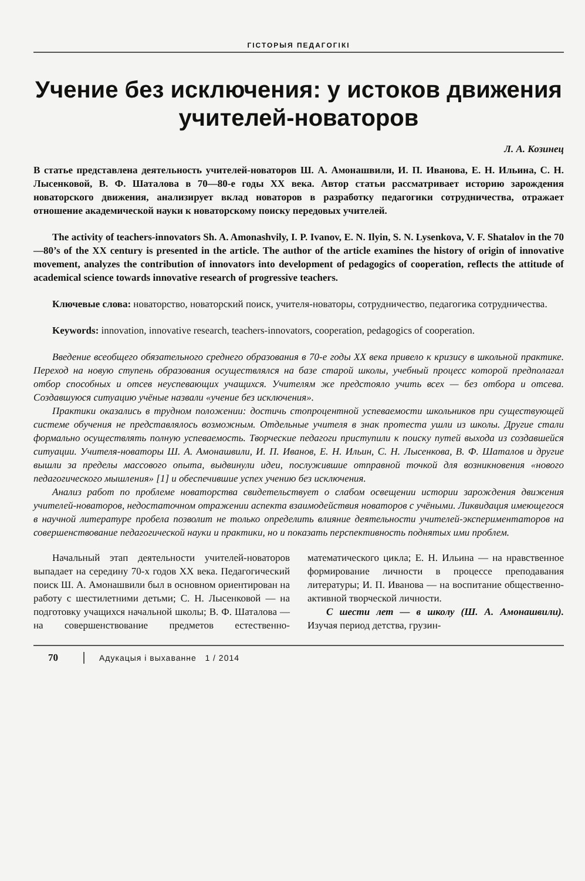ГІСТОРЫЯ ПЕДАГОГІКІ
Учение без исключения: у истоков движения учителей-новаторов
Л. А. Козинец
В статье представлена деятельность учителей-новаторов Ш. А. Амонашвили, И. П. Иванова, Е. Н. Ильина, С. Н. Лысенковой, В. Ф. Шаталова в 70—80-е годы XX века. Автор статьи рассматривает историю зарождения новаторского движения, анализирует вклад новаторов в разработку педагогики сотрудничества, отражает отношение академической науки к новаторскому поиску передовых учителей.
The activity of teachers-innovators Sh. A. Amonashvily, I. P. Ivanov, E. N. Ilyin, S. N. Lysenkova, V. F. Shatalov in the 70—80’s of the XX century is presented in the article. The author of the article examines the history of origin of innovative movement, analyzes the contribution of innovators into development of pedagogics of cooperation, reflects the attitude of academical science towards innovative research of progressive teachers.
Ключевые слова: новаторство, новаторский поиск, учителя-новаторы, сотрудничество, педагогика сотрудничества.
Keywords: innovation, innovative research, teachers-innovators, cooperation, pedagogics of cooperation.
Введение всеобщего обязательного среднего образования в 70-е годы XX века привело к кризису в школьной практике. Переход на новую ступень образования осуществлялся на базе старой школы, учебный процесс которой предполагал отбор способных и отсев неуспевающих учащихся. Учителям же предстояло учить всех — без отбора и отсева. Создавшуюся ситуацию учёные назвали «учение без исключения».
Практики оказались в трудном положении: достичь стопроцентной успеваемости школьников при существующей системе обучения не представлялось возможным. Отдельные учителя в знак протеста ушли из школы. Другие стали формально осуществлять полную успеваемость. Творческие педагоги приступили к поиску путей выхода из создавшейся ситуации. Учителя-новаторы Ш. А. Амонашвили, И. П. Иванов, Е. Н. Ильин, С. Н. Лысенкова, В. Ф. Шаталов и другие вышли за пределы массового опыта, выдвинули идеи, послужившие отправной точкой для возникновения «нового педагогического мышления» [1] и обеспечившие успех учению без исключения.
Анализ работ по проблеме новаторства свидетельствует о слабом освещении истории зарождения движения учителей-новаторов, недостаточном отражении аспекта взаимодействия новаторов с учёными. Ликвидация имеющегося в научной литературе пробела позволит не только определить влияние деятельности учителей-экспериментаторов на совершенствование педагогической науки и практики, но и показать перспективность поднятых ими проблем.
Начальный этап деятельности учителей-новаторов выпадает на середину 70-х годов XX века. Педагогический поиск Ш. А. Амонашвили был в основном ориентирован на работу с шестилетними детьми; С. Н. Лысенковой — на подготовку учащихся начальной школы; В. Ф. Шаталова — на совершенствование предметов естественно-математического цикла; Е. Н. Ильина — на нравственное формирование личности в процессе преподавания литературы; И. П. Иванова — на воспитание общественно-активной творческой личности.
С шести лет — в школу (Ш. А. Амонашвили). Изучая период детства, грузин-
70 Адукацыя і выхаванне 1 / 2014